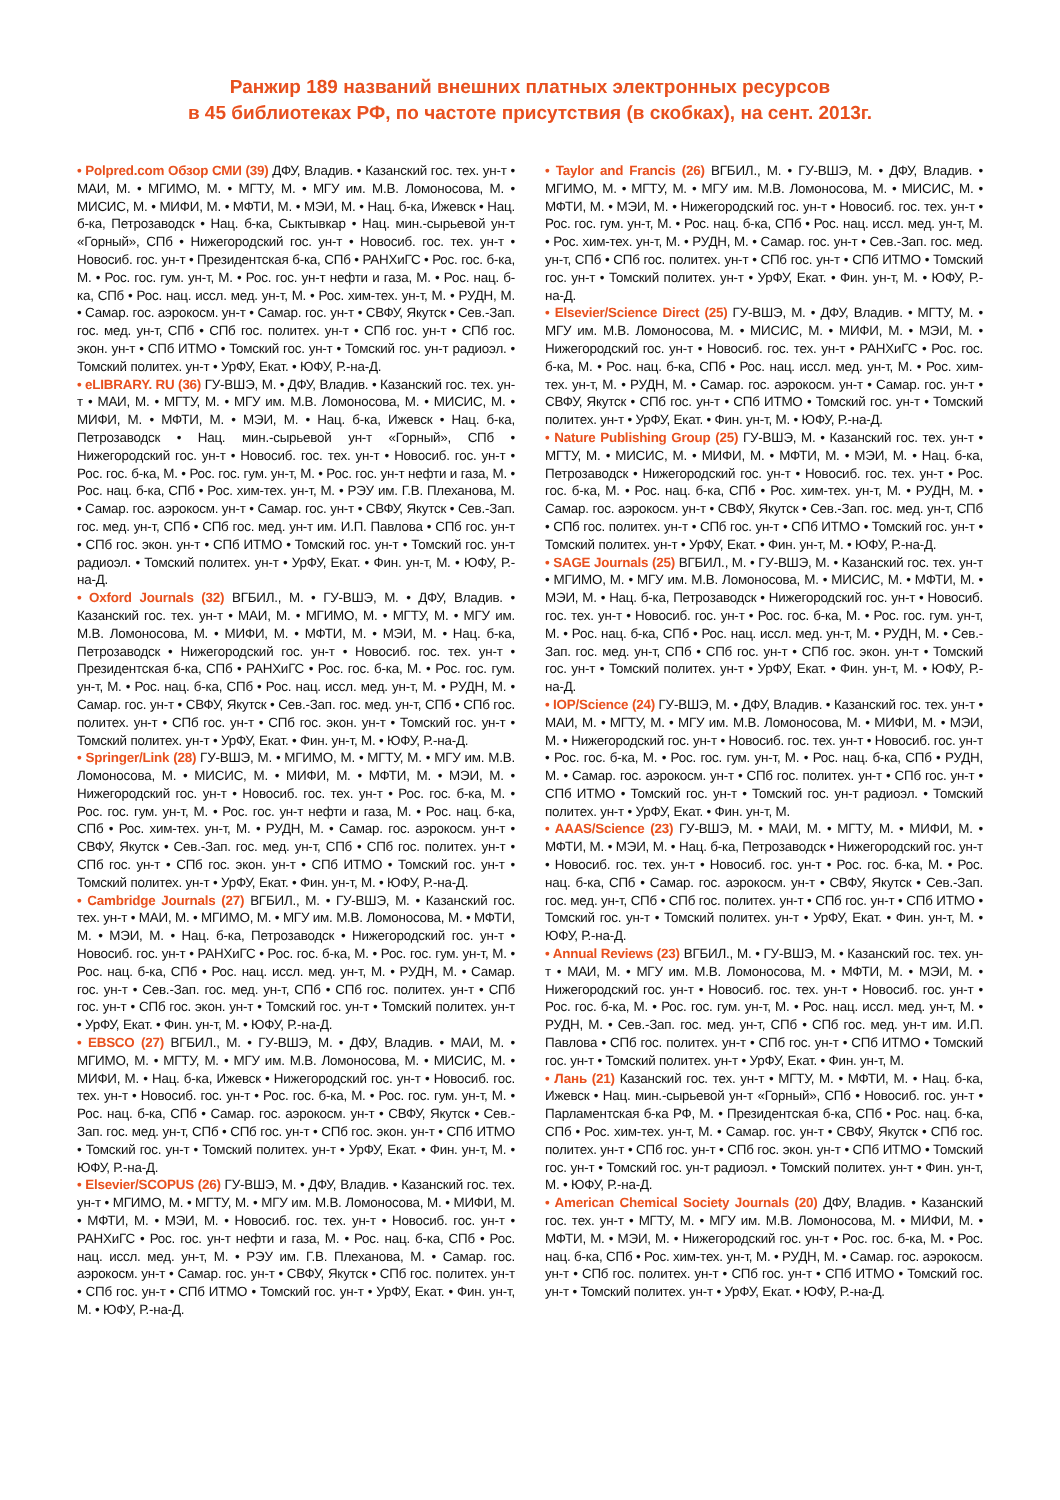Ранжир 189 названий внешних платных электронных ресурсов
в 45 библиотеках РФ, по частоте присутствия (в скобках), на сент. 2013г.
• Polpred.com Обзор СМИ (39) ДФУ, Владив. • Казанский гос. тех. ун-т • МАИ, М. • МГИМО, М. • МГТУ, М. • МГУ им. М.В. Ломоносова, М. • МИСИС, М. • МИФИ, М. • МФТИ, М. • МЭИ, М. • Нац. б-ка, Ижевск • Нац. б-ка, Петрозаводск • Нац. б-ка, Сыктывкар • Нац. мин.-сырьевой ун-т «Горный», СПб • Нижегородский гос. ун-т • Новосиб. гос. тех. ун-т • Новосиб. гос. ун-т • Президентская б-ка, СПб • РАНХиГС • Рос. гос. б-ка, М. • Рос. гос. гум. ун-т, М. • Рос. гос. ун-т нефти и газа, М. • Рос. нац. б-ка, СПб • Рос. нац. иссл. мед. ун-т, М. • Рос. хим-тех. ун-т, М. • РУДН, М. • Самар. гос. аэрокосм. ун-т • Самар. гос. ун-т • СВФУ, Якутск • Сев.-Зап. гос. мед. ун-т, СПб • СПб гос. политех. ун-т • СПб гос. ун-т • СПб гос. экон. ун-т • СПб ИТМО • Томский гос. ун-т • Томский гос. ун-т радиоэл. • Томский политех. ун-т • УрФУ, Екат. • ЮФУ, Р.-на-Д.
• eLIBRARY. RU (36) ГУ-ВШЭ, М. • ДФУ, Владив. • Казанский гос. тех. ун-т • МАИ, М. • МГТУ, М. • МГУ им. М.В. Ломоносова, М. • МИСИС, М. • МИФИ, М. • МФТИ, М. • МЭИ, М. • Нац. б-ка, Ижевск • Нац. б-ка, Петрозаводск • Нац. мин.-сырьевой ун-т «Горный», СПб • Нижегородский гос. ун-т • Новосиб. гос. тех. ун-т • Новосиб. гос. ун-т • Рос. гос. б-ка, М. • Рос. гос. гум. ун-т, М. • Рос. гос. ун-т нефти и газа, М. • Рос. нац. б-ка, СПб • Рос. хим-тех. ун-т, М. • РЭУ им. Г.В. Плеханова, М. • Самар. гос. аэрокосм. ун-т • Самар. гос. ун-т • СВФУ, Якутск • Сев.-Зап. гос. мед. ун-т, СПб • СПб гос. мед. ун-т им. И.П. Павлова • СПб гос. ун-т • СПб гос. экон. ун-т • СПб ИТМО • Томский гос. ун-т • Томский гос. ун-т радиоэл. • Томский политех. ун-т • УрФУ, Екат. • Фин. ун-т, М. • ЮФУ, Р.-на-Д.
• Oxford Journals (32) ВГБИЛ., М. • ГУ-ВШЭ, М. • ДФУ, Владив. • Казанский гос. тех. ун-т • МАИ, М. • МГИМО, М. • МГТУ, М. • МГУ им. М.В. Ломоносова, М. • МИФИ, М. • МФТИ, М. • МЭИ, М. • Нац. б-ка, Петрозаводск • Нижегородский гос. ун-т • Новосиб. гос. тех. ун-т • Президентская б-ка, СПб • РАНХиГС • Рос. гос. б-ка, М. • Рос. гос. гум. ун-т, М. • Рос. нац. б-ка, СПб • Рос. нац. иссл. мед. ун-т, М. • РУДН, М. • Самар. гос. ун-т • СВФУ, Якутск • Сев.-Зап. гос. мед. ун-т, СПб • СПб гос. политех. ун-т • СПб гос. ун-т • СПб гос. экон. ун-т • Томский гос. ун-т • Томский политех. ун-т • УрФУ, Екат. • Фин. ун-т, М. • ЮФУ, Р.-на-Д.
• Springer/Link (28) ГУ-ВШЭ, М. • МГИМО, М. • МГТУ, М. • МГУ им. М.В. Ломоносова, М. • МИСИС, М. • МИФИ, М. • МФТИ, М. • МЭИ, М. • Нижегородский гос. ун-т • Новосиб. гос. тех. ун-т • Рос. гос. б-ка, М. • Рос. гос. гум. ун-т, М. • Рос. гос. ун-т нефти и газа, М. • Рос. нац. б-ка, СПб • Рос. хим-тех. ун-т, М. • РУДН, М. • Самар. гос. аэрокосм. ун-т • СВФУ, Якутск • Сев.-Зап. гос. мед. ун-т, СПб • СПб гос. политех. ун-т • СПб гос. ун-т • СПб гос. экон. ун-т • СПб ИТМО • Томский гос. ун-т • Томский политех. ун-т • УрФУ, Екат. • Фин. ун-т, М. • ЮФУ, Р.-на-Д.
• Cambridge Journals (27) ВГБИЛ., М. • ГУ-ВШЭ, М. • Казанский гос. тех. ун-т • МАИ, М. • МГИМО, М. • МГУ им. М.В. Ломоносова, М. • МФТИ, М. • МЭИ, М. • Нац. б-ка, Петрозаводск • Нижегородский гос. ун-т • Новосиб. гос. ун-т • РАНХиГС • Рос. гос. б-ка, М. • Рос. гос. гум. ун-т, М. • Рос. нац. б-ка, СПб • Рос. нац. иссл. мед. ун-т, М. • РУДН, М. • Самар. гос. ун-т • Сев.-Зап. гос. мед. ун-т, СПб • СПб гос. политех. ун-т • СПб гос. ун-т • СПб гос. экон. ун-т • Томский гос. ун-т • Томский политех. ун-т • УрФУ, Екат. • Фин. ун-т, М. • ЮФУ, Р.-на-Д.
• EBSCO (27) ВГБИЛ., М. • ГУ-ВШЭ, М. • ДФУ, Владив. • МАИ, М. • МГИМО, М. • МГТУ, М. • МГУ им. М.В. Ломоносова, М. • МИСИС, М. • МИФИ, М. • Нац. б-ка, Ижевск • Нижегородский гос. ун-т • Новосиб. гос. тех. ун-т • Новосиб. гос. ун-т • Рос. гос. б-ка, М. • Рос. гос. гум. ун-т, М. • Рос. нац. б-ка, СПб • Самар. гос. аэрокосм. ун-т • СВФУ, Якутск • Сев.-Зап. гос. мед. ун-т, СПб • СПб гос. ун-т • СПб гос. экон. ун-т • СПб ИТМО • Томский гос. ун-т • Томский политех. ун-т • УрФУ, Екат. • Фин. ун-т, М. • ЮФУ, Р.-на-Д.
• Elsevier/SCOPUS (26) ГУ-ВШЭ, М. • ДФУ, Владив. • Казанский гос. тех. ун-т • МГИМО, М. • МГТУ, М. • МГУ им. М.В. Ломоносова, М. • МИФИ, М. • МФТИ, М. • МЭИ, М. • Новосиб. гос. тех. ун-т • Новосиб. гос. ун-т • РАНХиГС • Рос. гос. ун-т нефти и газа, М. • Рос. нац. б-ка, СПб • Рос. нац. иссл. мед. ун-т, М. • РЭУ им. Г.В. Плеханова, М. • Самар. гос. аэрокосм. ун-т • Самар. гос. ун-т • СВФУ, Якутск • СПб гос. политех. ун-т • СПб гос. ун-т • СПб ИТМО • Томский гос. ун-т • УрФУ, Екат. • Фин. ун-т, М. • ЮФУ, Р.-на-Д.
• Taylor and Francis (26) ВГБИЛ., М. • ГУ-ВШЭ, М. • ДФУ, Владив. • МГИМО, М. • МГТУ, М. • МГУ им. М.В. Ломоносова, М. • МИСИС, М. • МФТИ, М. • МЭИ, М. • Нижегородский гос. ун-т • Новосиб. гос. тех. ун-т • Рос. гос. гум. ун-т, М. • Рос. нац. б-ка, СПб • Рос. нац. иссл. мед. ун-т, М. • Рос. хим-тех. ун-т, М. • РУДН, М. • Самар. гос. ун-т • Сев.-Зап. гос. мед. ун-т, СПб • СПб гос. политех. ун-т • СПб гос. ун-т • СПб ИТМО • Томский гос. ун-т • Томский политех. ун-т • УрФУ, Екат. • Фин. ун-т, М. • ЮФУ, Р.-на-Д.
• Elsevier/Science Direct (25) ГУ-ВШЭ, М. • ДФУ, Владив. • МГТУ, М. • МГУ им. М.В. Ломоносова, М. • МИСИС, М. • МИФИ, М. • МЭИ, М. • Нижегородский гос. ун-т • Новосиб. гос. тех. ун-т • РАНХиГС • Рос. гос. б-ка, М. • Рос. нац. б-ка, СПб • Рос. нац. иссл. мед. ун-т, М. • Рос. хим-тех. ун-т, М. • РУДН, М. • Самар. гос. аэрокосм. ун-т • Самар. гос. ун-т • СВФУ, Якутск • СПб гос. ун-т • СПб ИТМО • Томский гос. ун-т • Томский политех. ун-т • УрФУ, Екат. • Фин. ун-т, М. • ЮФУ, Р.-на-Д.
• Nature Publishing Group (25) ГУ-ВШЭ, М. • Казанский гос. тех. ун-т • МГТУ, М. • МИСИС, М. • МИФИ, М. • МФТИ, М. • МЭИ, М. • Нац. б-ка, Петрозаводск • Нижегородский гос. ун-т • Новосиб. гос. тех. ун-т • Рос. гос. б-ка, М. • Рос. нац. б-ка, СПб • Рос. хим-тех. ун-т, М. • РУДН, М. • Самар. гос. аэрокосм. ун-т • СВФУ, Якутск • Сев.-Зап. гос. мед. ун-т, СПб • СПб гос. политех. ун-т • СПб гос. ун-т • СПб ИТМО • Томский гос. ун-т • Томский политех. ун-т • УрФУ, Екат. • Фин. ун-т, М. • ЮФУ, Р.-на-Д.
• SAGE Journals (25) ВГБИЛ., М. • ГУ-ВШЭ, М. • Казанский гос. тех. ун-т • МГИМО, М. • МГУ им. М.В. Ломоносова, М. • МИСИС, М. • МФТИ, М. • МЭИ, М. • Нац. б-ка, Петрозаводск • Нижегородский гос. ун-т • Новосиб. гос. тех. ун-т • Новосиб. гос. ун-т • Рос. гос. б-ка, М. • Рос. гос. гум. ун-т, М. • Рос. нац. б-ка, СПб • Рос. нац. иссл. мед. ун-т, М. • РУДН, М. • Сев.-Зап. гос. мед. ун-т, СПб • СПб гос. ун-т • СПб гос. экон. ун-т • Томский гос. ун-т • Томский политех. ун-т • УрФУ, Екат. • Фин. ун-т, М. • ЮФУ, Р.-на-Д.
• IOP/Science (24) ГУ-ВШЭ, М. • ДФУ, Владив. • Казанский гос. тех. ун-т • МАИ, М. • МГТУ, М. • МГУ им. М.В. Ломоносова, М. • МИФИ, М. • МЭИ, М. • Нижегородский гос. ун-т • Новосиб. гос. тех. ун-т • Новосиб. гос. ун-т • Рос. гос. б-ка, М. • Рос. гос. гум. ун-т, М. • Рос. нац. б-ка, СПб • РУДН, М. • Самар. гос. аэрокосм. ун-т • СПб гос. политех. ун-т • СПб гос. ун-т • СПб ИТМО • Томский гос. ун-т • Томский гос. ун-т радиоэл. • Томский политех. ун-т • УрФУ, Екат. • Фин. ун-т, М.
• AAAS/Science (23) ГУ-ВШЭ, М. • МАИ, М. • МГТУ, М. • МИФИ, М. • МФТИ, М. • МЭИ, М. • Нац. б-ка, Петрозаводск • Нижегородский гос. ун-т • Новосиб. гос. тех. ун-т • Новосиб. гос. ун-т • Рос. гос. б-ка, М. • Рос. нац. б-ка, СПб • Самар. гос. аэрокосм. ун-т • СВФУ, Якутск • Сев.-Зап. гос. мед. ун-т, СПб • СПб гос. политех. ун-т • СПб гос. ун-т • СПб ИТМО • Томский гос. ун-т • Томский политех. ун-т • УрФУ, Екат. • Фин. ун-т, М. • ЮФУ, Р.-на-Д.
• Annual Reviews (23) ВГБИЛ., М. • ГУ-ВШЭ, М. • Казанский гос. тех. ун-т • МАИ, М. • МГУ им. М.В. Ломоносова, М. • МФТИ, М. • МЭИ, М. • Нижегородский гос. ун-т • Новосиб. гос. тех. ун-т • Новосиб. гос. ун-т • Рос. гос. б-ка, М. • Рос. гос. гум. ун-т, М. • Рос. нац. иссл. мед. ун-т, М. • РУДН, М. • Сев.-Зап. гос. мед. ун-т, СПб • СПб гос. мед. ун-т им. И.П. Павлова • СПб гос. политех. ун-т • СПб гос. ун-т • СПб ИТМО • Томский гос. ун-т • Томский политех. ун-т • УрФУ, Екат. • Фин. ун-т, М.
• Лань (21) Казанский гос. тех. ун-т • МГТУ, М. • МФТИ, М. • Нац. б-ка, Ижевск • Нац. мин.-сырьевой ун-т «Горный», СПб • Новосиб. гос. ун-т • Парламентская б-ка РФ, М. • Президентская б-ка, СПб • Рос. нац. б-ка, СПб • Рос. хим-тех. ун-т, М. • Самар. гос. ун-т • СВФУ, Якутск • СПб гос. политех. ун-т • СПб гос. ун-т • СПб гос. экон. ун-т • СПб ИТМО • Томский гос. ун-т • Томский гос. ун-т радиоэл. • Томский политех. ун-т • Фин. ун-т, М. • ЮФУ, Р.-на-Д.
• American Chemical Society Journals (20) ДФУ, Владив. • Казанский гос. тех. ун-т • МГТУ, М. • МГУ им. М.В. Ломоносова, М. • МИФИ, М. • МФТИ, М. • МЭИ, М. • Нижегородский гос. ун-т • Рос. гос. б-ка, М. • Рос. нац. б-ка, СПб • Рос. хим-тех. ун-т, М. • РУДН, М. • Самар. гос. аэрокосм. ун-т • СПб гос. политех. ун-т • СПб гос. ун-т • СПб ИТМО • Томский гос. ун-т • Томский политех. ун-т • УрФУ, Екат. • ЮФУ, Р.-на-Д.